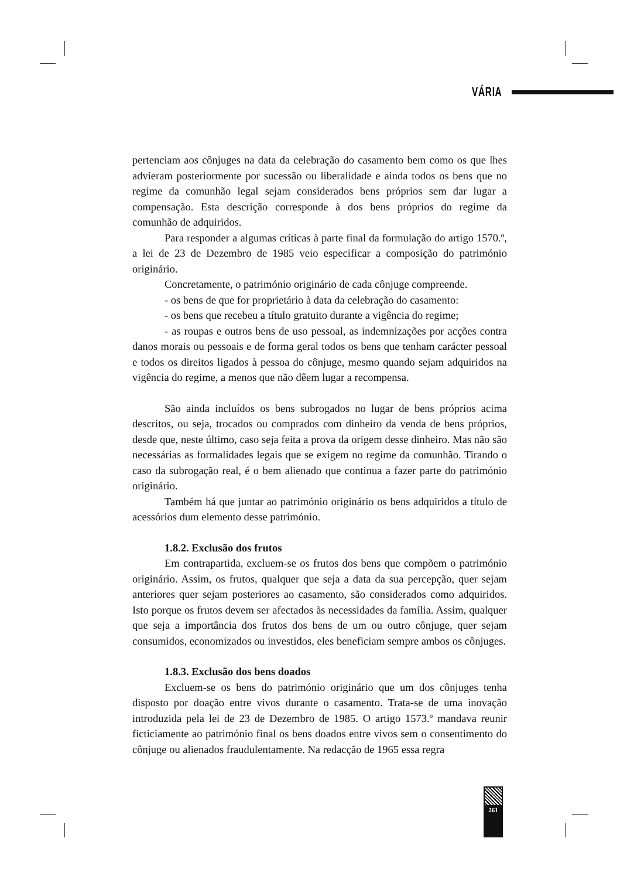VÁRIA
pertenciam aos cônjuges na data da celebração do casamento bem como os que lhes advieram posteriormente por sucessão ou liberalidade e ainda todos os bens que no regime da comunhão legal sejam considerados bens próprios sem dar lugar a compensação. Esta descrição corresponde à dos bens próprios do regime da comunhão de adquiridos.
Para responder a algumas críticas à parte final da formulação do artigo 1570.º, a lei de 23 de Dezembro de 1985 veio especificar a composição do património originário.
Concretamente, o património originário de cada cônjuge compreende.
- os bens de que for proprietário à data da celebração do casamento:
- os bens que recebeu a título gratuito durante a vigência do regime;
- as roupas e outros bens de uso pessoal, as indemnizações por acções contra danos morais ou pessoais e de forma geral todos os bens que tenham carácter pessoal e todos os direitos ligados à pessoa do cônjuge, mesmo quando sejam adquiridos na vigência do regime, a menos que não dêem lugar a recompensa.
São ainda incluídos os bens subrogados no lugar de bens próprios acima descritos, ou seja, trocados ou comprados com dinheiro da venda de bens próprios, desde que, neste último, caso seja feita a prova da origem desse dinheiro. Mas não são necessárias as formalidades legais que se exigem no regime da comunhão. Tirando o caso da subrogação real, é o bem alienado que continua a fazer parte do património originário.
Também há que juntar ao património originário os bens adquiridos a título de acessórios dum elemento desse património.
1.8.2. Exclusão dos frutos
Em contrapartida, excluem-se os frutos dos bens que compõem o património originário. Assim, os frutos, qualquer que seja a data da sua percepção, quer sejam anteriores quer sejam posteriores ao casamento, são considerados como adquiridos. Isto porque os frutos devem ser afectados às necessidades da família. Assim, qualquer que seja a importância dos frutos dos bens de um ou outro cônjuge, quer sejam consumidos, economizados ou investidos, eles beneficiam sempre ambos os cônjuges.
1.8.3. Exclusão dos bens doados
Excluem-se os bens do património originário que um dos cônjuges tenha disposto por doação entre vivos durante o casamento. Trata-se de uma inovação introduzida pela lei de 23 de Dezembro de 1985. O artigo 1573.º mandava reunir ficticiamente ao património final os bens doados entre vivos sem o consentimento do cônjuge ou alienados fraudulentamente. Na redacção de 1965 essa regra
261